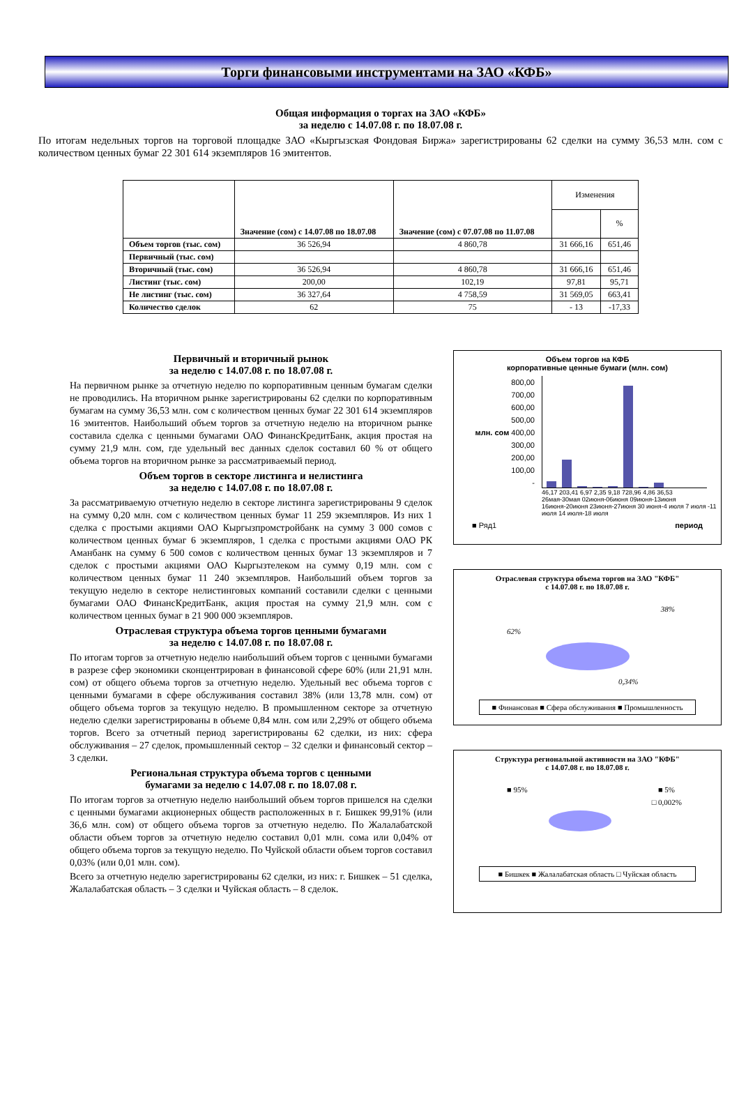Торги финансовыми инструментами на ЗАО «КФБ»
Общая информация о торгах на ЗАО «КФБ»
за неделю с 14.07.08 г. по 18.07.08 г.
По итогам недельных торгов на торговой площадке ЗАО «Кыргызская Фондовая Биржа» зарегистрированы 62 сделки на сумму 36,53 млн. сом с количеством ценных бумаг 22 301 614 экземпляров 16 эмитентов.
| | Значение (сом) с 14.07.08 по 18.07.08 | Значение (сом) с 07.07.08 по 11.07.08 | Изменения | |
| --- | --- | --- | --- | --- |
| | | | | % |
| Объем торгов (тыс. сом) | 36 526,94 | 4 860,78 | 31 666,16 | 651,46 |
| Первичный (тыс. сом) | | | | |
| Вторичный (тыс. сом) | 36 526,94 | 4 860,78 | 31 666,16 | 651,46 |
| Листинг (тыс. сом) | 200,00 | 102,19 | 97,81 | 95,71 |
| Не листинг (тыс. сом) | 36 327,64 | 4 758,59 | 31 569,05 | 663,41 |
| Количество сделок | 62 | 75 | - 13 | -17,33 |
Первичный и вторичный рынок
за неделю с 14.07.08 г. по 18.07.08 г.
На первичном рынке за отчетную неделю по корпоративным ценным бумагам сделки не проводились. На вторичном рынке зарегистрированы 62 сделки по корпоративным бумагам на сумму 36,53 млн. сом с количеством ценных бумаг 22 301 614 экземпляров 16 эмитентов. Наибольший объем торгов за отчетную неделю на вторичном рынке составила сделка с ценными бумагами ОАО ФинансКредитБанк, акция простая на сумму 21,9 млн. сом, где удельный вес данных сделок составил 60 % от общего объема торгов на вторичном рынке за рассматриваемый период.
Объем торгов в секторе листинга и нелистинга
за неделю с 14.07.08 г. по 18.07.08 г.
За рассматриваемую отчетную неделю в секторе листинга зарегистрированы 9 сделок на сумму 0,20 млн. сом с количеством ценных бумаг 11 259 экземпляров. Из них 1 сделка с простыми акциями ОАО Кыргызпромстройбанк на сумму 3 000 сомов с количеством ценных бумаг 6 экземпляров, 1 сделка с простыми акциями ОАО РК Аманбанк на сумму 6 500 сомов с количеством ценных бумаг 13 экземпляров и 7 сделок с простыми акциями ОАО Кыргызтелеком на сумму 0,19 млн. сом с количеством ценных бумаг 11 240 экземпляров. Наибольший объем торгов за текущую неделю в секторе нелистинговых компаний составили сделки с ценными бумагами ОАО ФинансКредитБанк, акция простая на сумму 21,9 млн. сом с количеством ценных бумаг в 21 900 000 экземпляров.
Отраслевая структура объема торгов ценными бумагами
за неделю с 14.07.08 г. по 18.07.08 г.
По итогам торгов за отчетную неделю наибольший объем торгов с ценными бумагами в разрезе сфер экономики сконцентрирован в финансовой сфере 60% (или 21,91 млн. сом) от общего объема торгов за отчетную неделю. Удельный вес объема торгов с ценными бумагами в сфере обслуживания составил 38% (или 13,78 млн. сом) от общего объема торгов за текущую неделю. В промышленном секторе за отчетную неделю сделки зарегистрированы в объеме 0,84 млн. сом или 2,29% от общего объема торгов. Всего за отчетный период зарегистрированы 62 сделки, из них: сфера обслуживания – 27 сделок, промышленный сектор – 32 сделки и финансовый сектор – 3 сделки.
Региональная структура объема торгов с ценными
бумагами за неделю с 14.07.08 г. по 18.07.08 г.
По итогам торгов за отчетную неделю наибольший объем торгов пришелся на сделки с ценными бумагами акционерных обществ расположенных в г. Бишкек 99,91% (или 36,6 млн. сом) от общего объема торгов за отчетную неделю. По Жалалабатской области объем торгов за отчетную неделю составил 0,01 млн. сома или 0,04% от общего объема торгов за текущую неделю. По Чуйской области объем торгов составил 0,03% (или 0,01 млн. сом).
Всего за отчетную неделю зарегистрированы 62 сделки, из них: г. Бишкек – 51 сделка, Жалалабатская область – 3 сделки и Чуйская область – 8 сделок.
Объем торгов на КФБ
корпоративные ценные бумаги (млн. сом)
800,00
700,00
600,00
500,00
млн. сом 400,00
300,00
200,00
100,00
-
46,17 203,41 6,97 2,35 9,18 728,96 4,86 36,53
26мая-30мая 02июня-06июня 09июня-13июня 16июня-20июня 23июня-27июня 30 июня-4 июля 7 июля -11 июля 14 июля-18 июля
■ Ряд1 период
Отраслевая структура объема торгов на ЗАО "КФБ"
с 14.07.08 г. по 18.07.08 г.
38%
62%
0,34%
■ Финансовая ■ Сфера обслуживания ■ Промышленность
Структура региональной активности на ЗАО "КФБ"
с 14.07.08 г. по 18.07.08 г.
■ 95% ■ 5%
□ 0,002%
■ Бишкек ■ Жалалабатская область □ Чуйская область